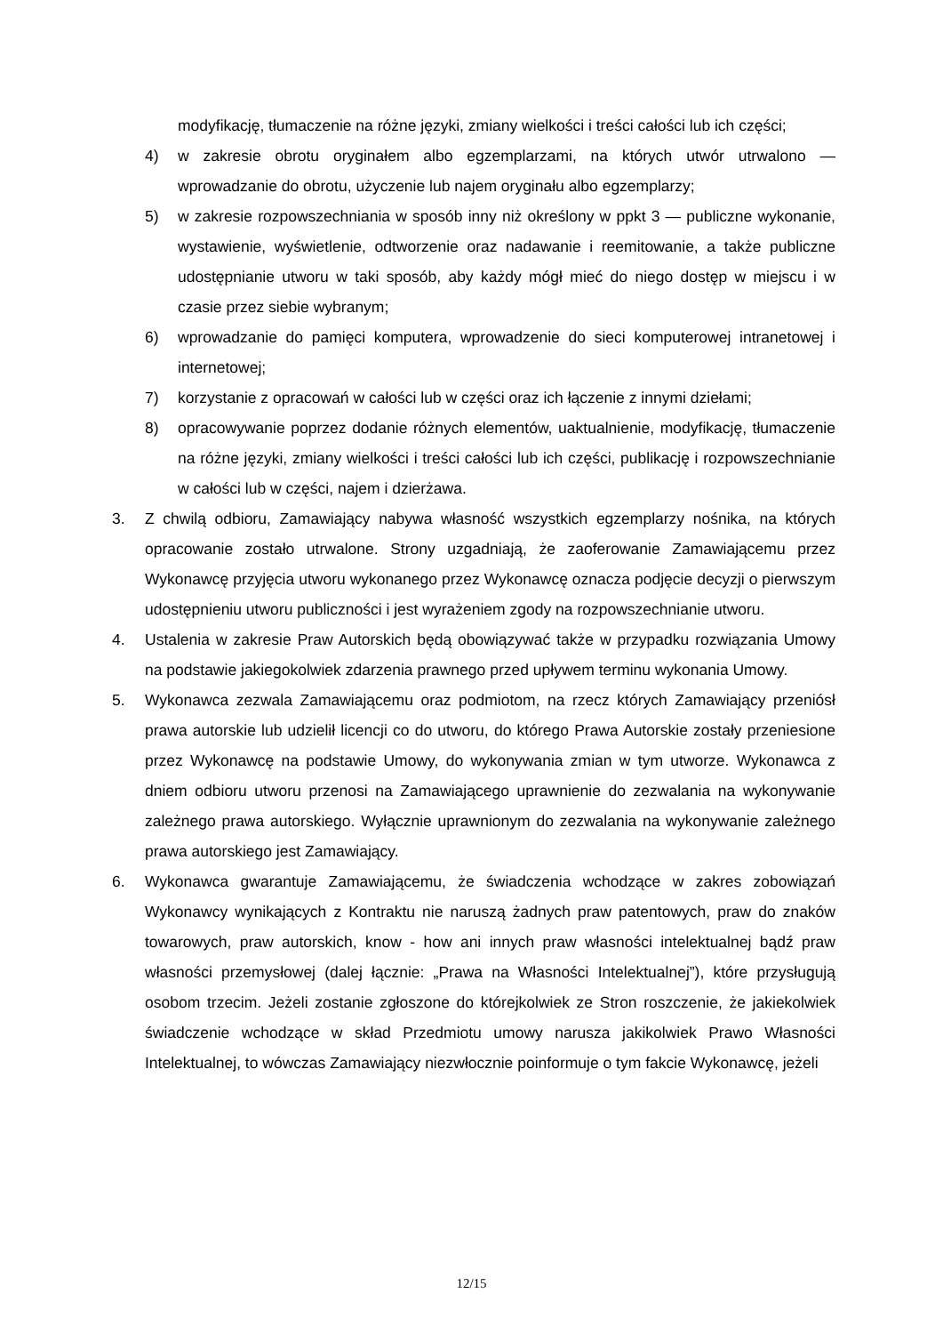modyfikację, tłumaczenie na różne języki, zmiany wielkości i treści całości lub ich części;
4) w zakresie obrotu oryginałem albo egzemplarzami, na których utwór utrwalono — wprowadzanie do obrotu, użyczenie lub najem oryginału albo egzemplarzy;
5) w zakresie rozpowszechniania w sposób inny niż określony w ppkt 3 — publiczne wykonanie, wystawienie, wyświetlenie, odtworzenie oraz nadawanie i reemitowanie, a także publiczne udostępnianie utworu w taki sposób, aby każdy mógł mieć do niego dostęp w miejscu i w czasie przez siebie wybranym;
6) wprowadzanie do pamięci komputera, wprowadzenie do sieci komputerowej intranetowej i internetowej;
7) korzystanie z opracowań w całości lub w części oraz ich łączenie z innymi dziełami;
8) opracowywanie poprzez dodanie różnych elementów, uaktualnienie, modyfikację, tłumaczenie na różne języki, zmiany wielkości i treści całości lub ich części, publikację i rozpowszechnianie w całości lub w części, najem i dzierżawa.
3. Z chwilą odbioru, Zamawiający nabywa własność wszystkich egzemplarzy nośnika, na których opracowanie zostało utrwalone. Strony uzgadniają, że zaoferowanie Zamawiającemu przez Wykonawcę przyjęcia utworu wykonanego przez Wykonawcę oznacza podjęcie decyzji o pierwszym udostępnieniu utworu publiczności i jest wyrażeniem zgody na rozpowszechnianie utworu.
4. Ustalenia w zakresie Praw Autorskich będą obowiązywać także w przypadku rozwiązania Umowy na podstawie jakiegokolwiek zdarzenia prawnego przed upływem terminu wykonania Umowy.
5. Wykonawca zezwala Zamawiającemu oraz podmiotom, na rzecz których Zamawiający przeniósł prawa autorskie lub udzielił licencji co do utworu, do którego Prawa Autorskie zostały przeniesione przez Wykonawcę na podstawie Umowy, do wykonywania zmian w tym utworze. Wykonawca z dniem odbioru utworu przenosi na Zamawiającego uprawnienie do zezwalania na wykonywanie zależnego prawa autorskiego. Wyłącznie uprawnionym do zezwalania na wykonywanie zależnego prawa autorskiego jest Zamawiający.
6. Wykonawca gwarantuje Zamawiającemu, że świadczenia wchodzące w zakres zobowiązań Wykonawcy wynikających z Kontraktu nie naruszą żadnych praw patentowych, praw do znaków towarowych, praw autorskich, know - how ani innych praw własności intelektualnej bądź praw własności przemysłowej (dalej łącznie: „Prawa na Własności Intelektualnej”), które przysługują osobom trzecim. Jeżeli zostanie zgłoszone do którejkolwiek ze Stron roszczenie, że jakiekolwiek świadczenie wchodzące w skład Przedmiotu umowy narusza jakikolwiek Prawo Własności Intelektualnej, to wówczas Zamawiający niezwłocznie poinformuje o tym fakcie Wykonawcę, jeżeli
12/15